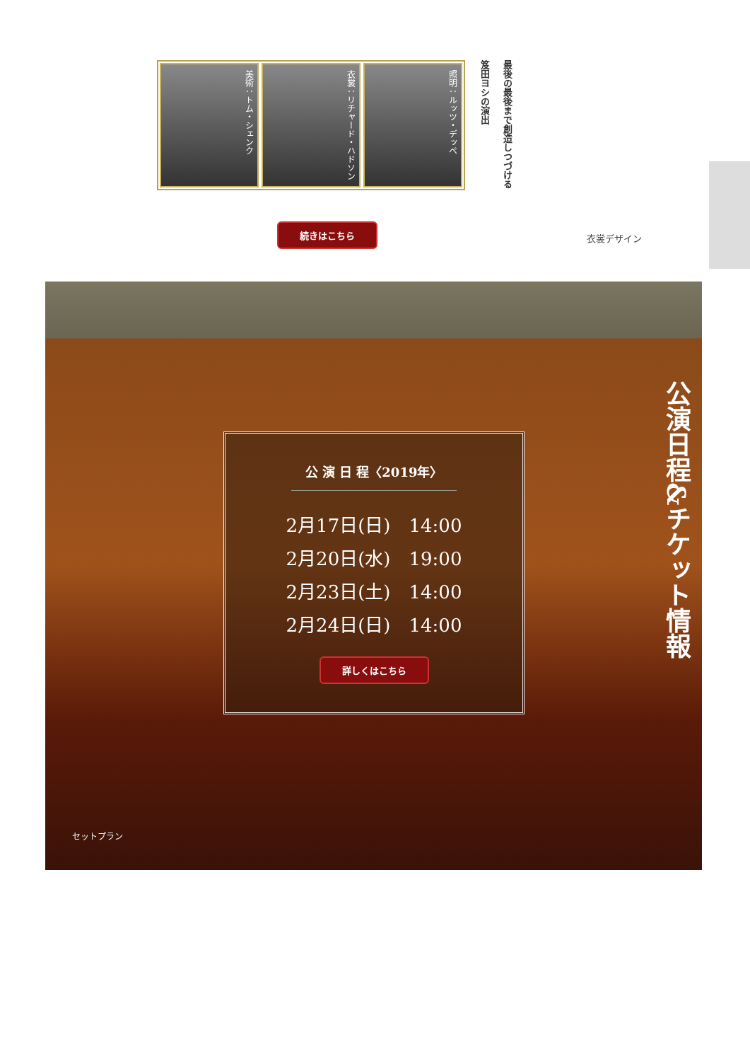美術：トム・シェンク
衣裳：リチャード・ハドソン
照明：ルッツ・デッペ
最後の最後まで創造しつづける
笈田ヨシの演出
続きはこちら
衣裳デザイン
公 演 日 程〈2019年〉
2月17日(日)　14:00
2月20日(水)　19:00
2月23日(土)　14:00
2月24日(日)　14:00
詳しくはこちら
公演日程&チケット情報
セットプラン